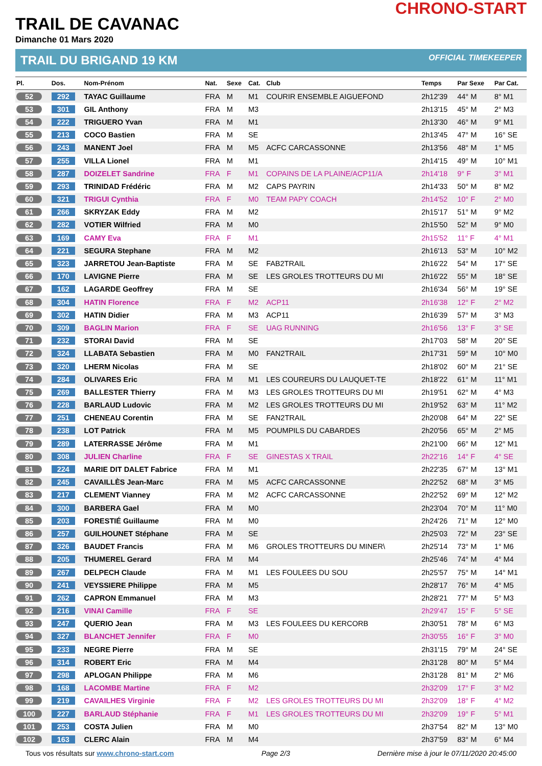CHRONO-START
TRAIL DE CAVANAC
Dimanche 01 Mars 2020
TRAIL DU BRIGAND 19 KM OFFICIAL TIMEKEEPER
| Pl. | Dos. | Nom-Prénom | Nat. | Sexe | Cat. | Club | Temps | Par Sexe | Par Cat. |
| --- | --- | --- | --- | --- | --- | --- | --- | --- | --- |
| 52 | 292 | TAYAC Guillaume | FRA | M | M1 | COURIR ENSEMBLE AIGUEFOND | 2h12'39 | 44° M | 8° M1 |
| 53 | 301 | GIL Anthony | FRA | M | M3 | | 2h13'15 | 45° M | 2° M3 |
| 54 | 222 | TRIGUERO Yvan | FRA | M | M1 | | 2h13'30 | 46° M | 9° M1 |
| 55 | 213 | COCO Bastien | FRA | M | SE | | 2h13'45 | 47° M | 16° SE |
| 56 | 243 | MANENT Joel | FRA | M | M5 | ACFC CARCASSONNE | 2h13'56 | 48° M | 1° M5 |
| 57 | 255 | VILLA Lionel | FRA | M | M1 | | 2h14'15 | 49° M | 10° M1 |
| 58 | 287 | DOIZELET Sandrine | FRA | F | M1 | COPAINS DE LA PLAINE/ACP11/A | 2h14'18 | 9° F | 3° M1 |
| 59 | 293 | TRINIDAD Frédéric | FRA | M | M2 | CAPS PAYRIN | 2h14'33 | 50° M | 8° M2 |
| 60 | 321 | TRIGUI Cynthia | FRA | F | M0 | TEAM PAPY COACH | 2h14'52 | 10° F | 2° M0 |
| 61 | 266 | SKRYZAK Eddy | FRA | M | M2 | | 2h15'17 | 51° M | 9° M2 |
| 62 | 282 | VOTIER Wilfried | FRA | M | M0 | | 2h15'50 | 52° M | 9° M0 |
| 63 | 169 | CAMY Eva | FRA | F | M1 | | 2h15'52 | 11° F | 4° M1 |
| 64 | 221 | SEGURA Stephane | FRA | M | M2 | | 2h16'13 | 53° M | 10° M2 |
| 65 | 323 | JARRETOU Jean-Baptiste | FRA | M | SE | FAB2TRAIL | 2h16'22 | 54° M | 17° SE |
| 66 | 170 | LAVIGNE Pierre | FRA | M | SE | LES GROLES TROTTEURS DU MI | 2h16'22 | 55° M | 18° SE |
| 67 | 162 | LAGARDE Geoffrey | FRA | M | SE | | 2h16'34 | 56° M | 19° SE |
| 68 | 304 | HATIN Florence | FRA | F | M2 | ACP11 | 2h16'38 | 12° F | 2° M2 |
| 69 | 302 | HATIN Didier | FRA | M | M3 | ACP11 | 2h16'39 | 57° M | 3° M3 |
| 70 | 309 | BAGLIN Marion | FRA | F | SE | UAG RUNNING | 2h16'56 | 13° F | 3° SE |
| 71 | 232 | STORAI David | FRA | M | SE | | 2h17'03 | 58° M | 20° SE |
| 72 | 324 | LLABATA Sebastien | FRA | M | M0 | FAN2TRAIL | 2h17'31 | 59° M | 10° M0 |
| 73 | 320 | LHERM Nicolas | FRA | M | SE | | 2h18'02 | 60° M | 21° SE |
| 74 | 284 | OLIVARES Eric | FRA | M | M1 | LES COUREURS DU LAUQUET-TE | 2h18'22 | 61° M | 11° M1 |
| 75 | 269 | BALLESTER Thierry | FRA | M | M3 | LES GROLES TROTTEURS DU MI | 2h19'51 | 62° M | 4° M3 |
| 76 | 228 | BARLAUD Ludovic | FRA | M | M2 | LES GROLES TROTTEURS DU MI | 2h19'52 | 63° M | 11° M2 |
| 77 | 251 | CHENEAU Corentin | FRA | M | SE | FAN2TRAIL | 2h20'08 | 64° M | 22° SE |
| 78 | 238 | LOT Patrick | FRA | M | M5 | POUMPILS DU CABARDES | 2h20'56 | 65° M | 2° M5 |
| 79 | 289 | LATERRASSE Jérôme | FRA | M | M1 | | 2h21'00 | 66° M | 12° M1 |
| 80 | 308 | JULIEN Charline | FRA | F | SE | GINESTAS X TRAIL | 2h22'16 | 14° F | 4° SE |
| 81 | 224 | MARIE DIT DALET Fabrice | FRA | M | M1 | | 2h22'35 | 67° M | 13° M1 |
| 82 | 245 | CAVAILLÈS Jean-Marc | FRA | M | M5 | ACFC CARCASSONNE | 2h22'52 | 68° M | 3° M5 |
| 83 | 217 | CLEMENT Vianney | FRA | M | M2 | ACFC CARCASSONNE | 2h22'52 | 69° M | 12° M2 |
| 84 | 300 | BARBERA Gael | FRA | M | M0 | | 2h23'04 | 70° M | 11° M0 |
| 85 | 203 | FORESTIÉ Guillaume | FRA | M | M0 | | 2h24'26 | 71° M | 12° M0 |
| 86 | 257 | GUILHOUNET Stéphane | FRA | M | SE | | 2h25'03 | 72° M | 23° SE |
| 87 | 326 | BAUDET Francis | FRA | M | M6 | GROLES TROTTEURS DU MINER\ | 2h25'14 | 73° M | 1° M6 |
| 88 | 205 | THUMEREL Gerard | FRA | M | M4 | | 2h25'46 | 74° M | 4° M4 |
| 89 | 267 | DELPECH Claude | FRA | M | M1 | LES FOULEES DU SOU | 2h25'57 | 75° M | 14° M1 |
| 90 | 241 | VEYSSIERE Philippe | FRA | M | M5 | | 2h28'17 | 76° M | 4° M5 |
| 91 | 262 | CAPRON Emmanuel | FRA | M | M3 | | 2h28'21 | 77° M | 5° M3 |
| 92 | 216 | VINAI Camille | FRA | F | SE | | 2h29'47 | 15° F | 5° SE |
| 93 | 247 | QUERIO Jean | FRA | M | M3 | LES FOULEES DU KERCORB | 2h30'51 | 78° M | 6° M3 |
| 94 | 327 | BLANCHET Jennifer | FRA | F | M0 | | 2h30'55 | 16° F | 3° M0 |
| 95 | 233 | NEGRE Pierre | FRA | M | SE | | 2h31'15 | 79° M | 24° SE |
| 96 | 314 | ROBERT Eric | FRA | M | M4 | | 2h31'28 | 80° M | 5° M4 |
| 97 | 298 | APLOGAN Philippe | FRA | M | M6 | | 2h31'28 | 81° M | 2° M6 |
| 98 | 168 | LACOMBE Martine | FRA | F | M2 | | 2h32'09 | 17° F | 3° M2 |
| 99 | 219 | CAVAILHES Virginie | FRA | F | M2 | LES GROLES TROTTEURS DU MI | 2h32'09 | 18° F | 4° M2 |
| 100 | 227 | BARLAUD Stéphanie | FRA | F | M1 | LES GROLES TROTTEURS DU MI | 2h32'09 | 19° F | 5° M1 |
| 101 | 253 | COSTA Julien | FRA | M | M0 | | 2h37'54 | 82° M | 13° M0 |
| 102 | 163 | CLERC Alain | FRA | M | M4 | | 2h37'59 | 83° M | 6° M4 |
Tous vos résultats sur www.chrono-start.com Page 2/3 Dernière mise à jour le 07/11/2020 20:45:00